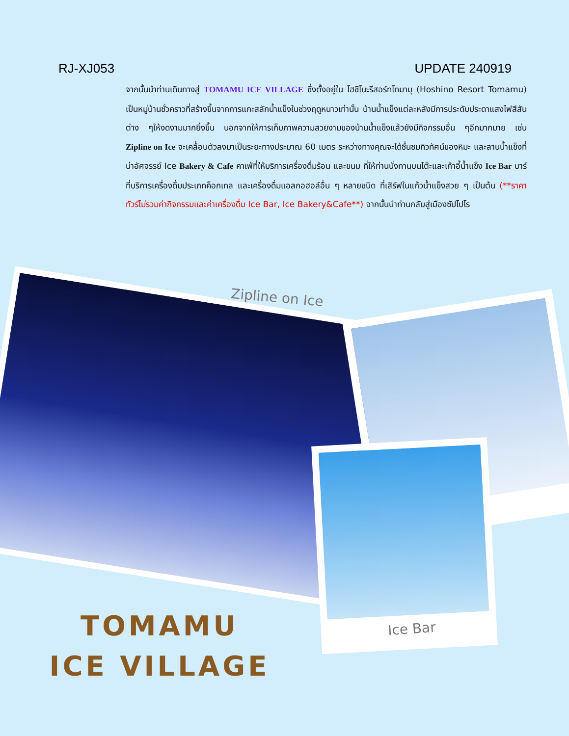RJ-XJ053 UPDATE 240919
จากนั้นนำท่านเดินทางสู่ TOMAMU ICE VILLAGE ซึ่งตั้งอยู่ใน โฮชิโนะรีสอร์ทโทมามุ (Hoshino Resort Tomamu) เป็นหมู่บ้านชั่วคราวที่สร้างขึ้นจากการแกะสลักน้ำแข็งในช่วงฤดูหนาวเท่านั้น บ้านน้ำแข็งแต่ละหลังมีการประดับประดาแสงไฟสีสันต่าง ๆให้งดงามมากยิ่งขึ้น นอกจากให้การเก็บภาพความสวยงามของบ้านน้ำแข็งแล้วยังมีกิจกรรมอื่น ๆอีกมากมาย เช่น Zipline on Ice จะเคลื่อนตัวลงมาเป็นระยะทางประมาณ 60 เมตร ระหว่างทางคุณจะได้ชื่นชมทิวทัศน์ของหิมะ และลานน้ำแข็งที่น่าอัศจรรย์ Ice Bakery & Cafe คาเฟ่ที่ให้บริการเครื่องดื่มร้อน และขนม ที่ให้ท่านนั่งทานบนโต๊ะและเก้าอี้น้ำแข็ง Ice Bar บาร์ที่บริการเครื่องดื่มประเภทค็อกเทล และเครื่องดื่มแอลกอฮอล์อื่น ๆ หลายชนิด ที่เสิร์ฟในแก้วน้ำแข็งสวย ๆ เป็นต้น (**ราคาทัวร์ไม่รวมค่ากิจกรรมและค่าเครื่องดื่ม Ice Bar, Ice Bakery&Cafe**) จากนั้นนำท่านกลับสู่เมืองซัปโปโร
Zipline on Ice
Ice Bar
TOMAMU
ICE VILLAGE